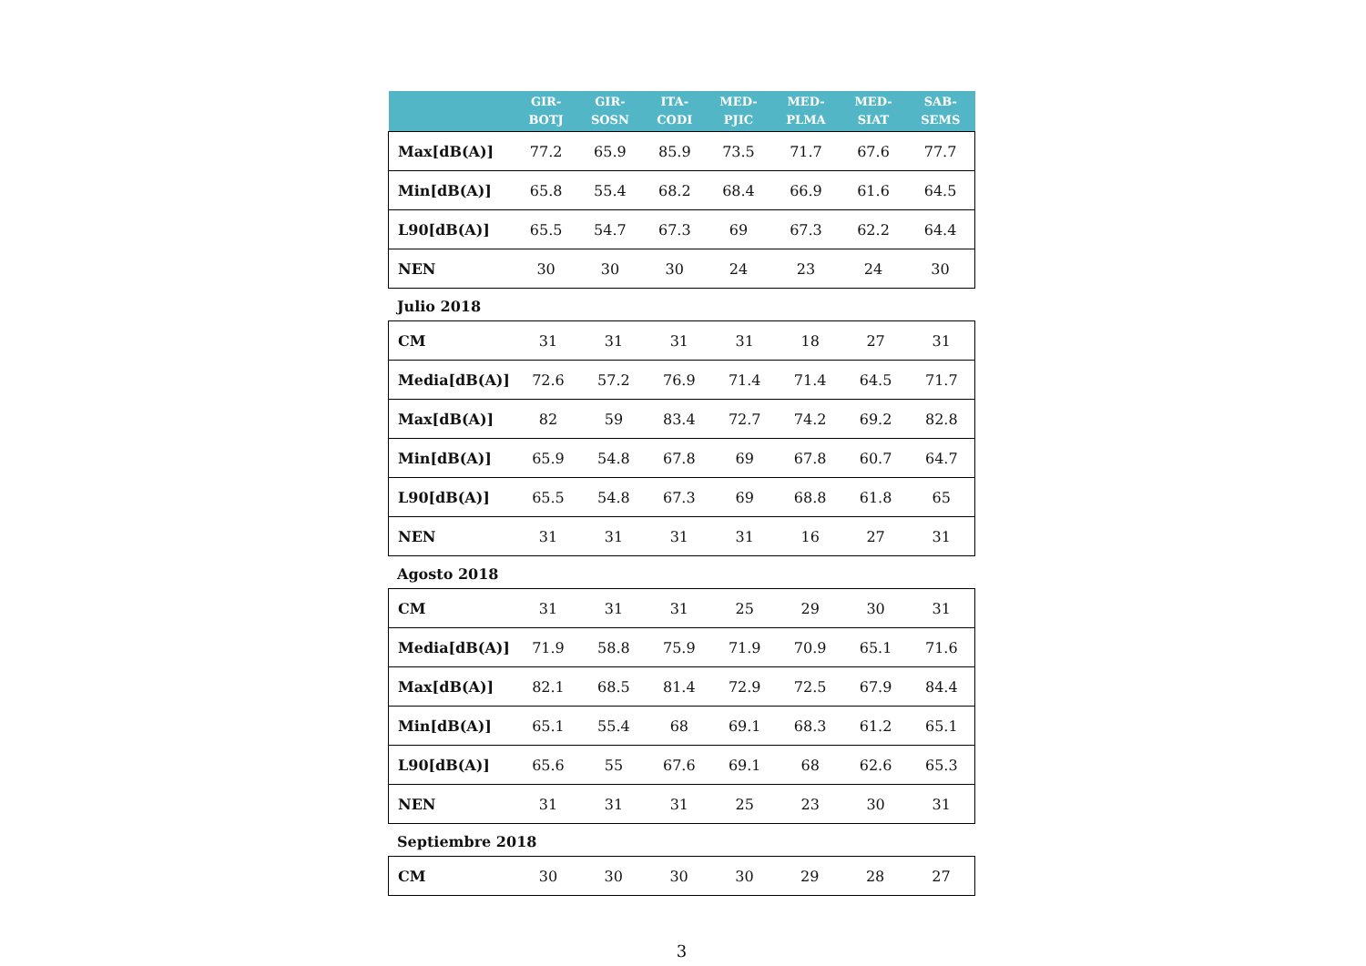| | GIR- BOTJ | GIR- SOSN | ITA- CODI | MED- PJIC | MED- PLMA | MED- SIAT | SAB- SEMS |
| --- | --- | --- | --- | --- | --- | --- | --- |
| Max[dB(A)] | 77.2 | 65.9 | 85.9 | 73.5 | 71.7 | 67.6 | 77.7 |
| Min[dB(A)] | 65.8 | 55.4 | 68.2 | 68.4 | 66.9 | 61.6 | 64.5 |
| L90[dB(A)] | 65.5 | 54.7 | 67.3 | 69 | 67.3 | 62.2 | 64.4 |
| NEN | 30 | 30 | 30 | 24 | 23 | 24 | 30 |
Julio 2018
| CM | 31 | 31 | 31 | 31 | 18 | 27 | 31 |
| Media[dB(A)] | 72.6 | 57.2 | 76.9 | 71.4 | 71.4 | 64.5 | 71.7 |
| Max[dB(A)] | 82 | 59 | 83.4 | 72.7 | 74.2 | 69.2 | 82.8 |
| Min[dB(A)] | 65.9 | 54.8 | 67.8 | 69 | 67.8 | 60.7 | 64.7 |
| L90[dB(A)] | 65.5 | 54.8 | 67.3 | 69 | 68.8 | 61.8 | 65 |
| NEN | 31 | 31 | 31 | 31 | 16 | 27 | 31 |
Agosto 2018
| CM | 31 | 31 | 31 | 25 | 29 | 30 | 31 |
| Media[dB(A)] | 71.9 | 58.8 | 75.9 | 71.9 | 70.9 | 65.1 | 71.6 |
| Max[dB(A)] | 82.1 | 68.5 | 81.4 | 72.9 | 72.5 | 67.9 | 84.4 |
| Min[dB(A)] | 65.1 | 55.4 | 68 | 69.1 | 68.3 | 61.2 | 65.1 |
| L90[dB(A)] | 65.6 | 55 | 67.6 | 69.1 | 68 | 62.6 | 65.3 |
| NEN | 31 | 31 | 31 | 25 | 23 | 30 | 31 |
Septiembre 2018
| CM | 30 | 30 | 30 | 30 | 29 | 28 | 27 |
3